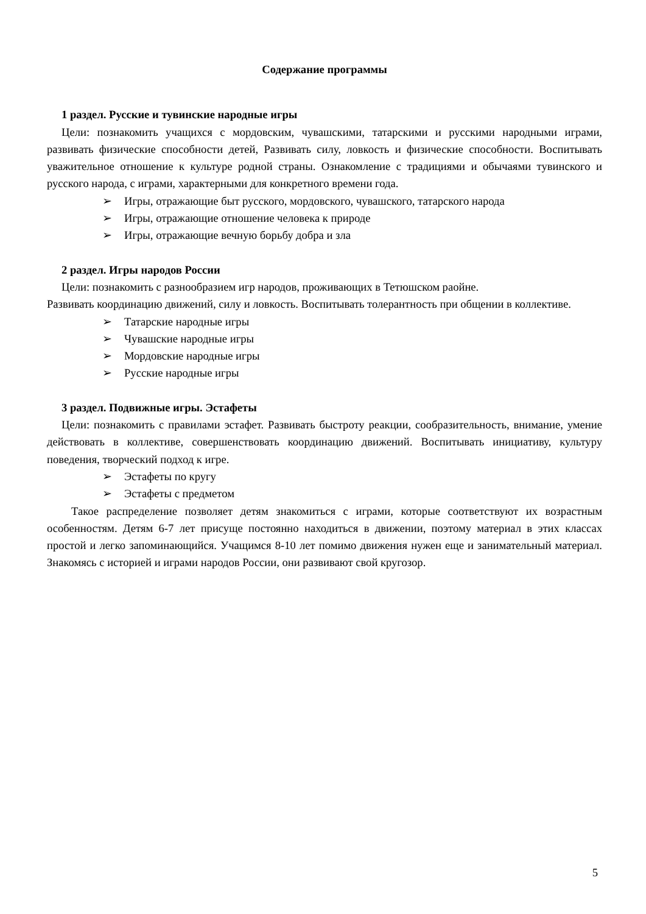Содержание программы
1 раздел. Русские и тувинские народные игры
Цели: познакомить учащихся с мордовским, чувашскими, татарскими и русскими народными играми, развивать физические способности детей, Развивать силу, ловкость и физические способности. Воспитывать уважительное отношение к культуре родной страны. Ознакомление с традициями и обычаями тувинского и русского народа, с играми, характерными для конкретного времени года.
➢ Игры, отражающие быт русского, мордовского, чувашского, татарского народа
➢ Игры, отражающие отношение человека к природе
➢ Игры, отражающие вечную борьбу добра и зла
2 раздел. Игры народов России
Цели: познакомить с разнообразием игр народов, проживающих в Тетюшском раойне.
Развивать координацию движений, силу и ловкость. Воспитывать толерантность при общении в коллективе.
➢ Татарские народные игры
➢ Чувашские народные игры
➢ Мордовские народные игры
➢ Русские народные игры
3 раздел. Подвижные игры. Эстафеты
Цели: познакомить с правилами эстафет. Развивать быстроту реакции, сообразительность, внимание, умение действовать в коллективе, совершенствовать координацию движений. Воспитывать инициативу, культуру поведения, творческий подход к игре.
➢ Эстафеты по кругу
➢ Эстафеты с предметом
Такое распределение позволяет детям знакомиться с играми, которые соответствуют их возрастным особенностям. Детям 6-7 лет присуще постоянно находиться в движении, поэтому материал в этих классах простой и легко запоминающийся. Учащимся 8-10 лет помимо движения нужен еще и занимательный материал. Знакомясь с историей и играми народов России, они развивают свой кругозор.
5